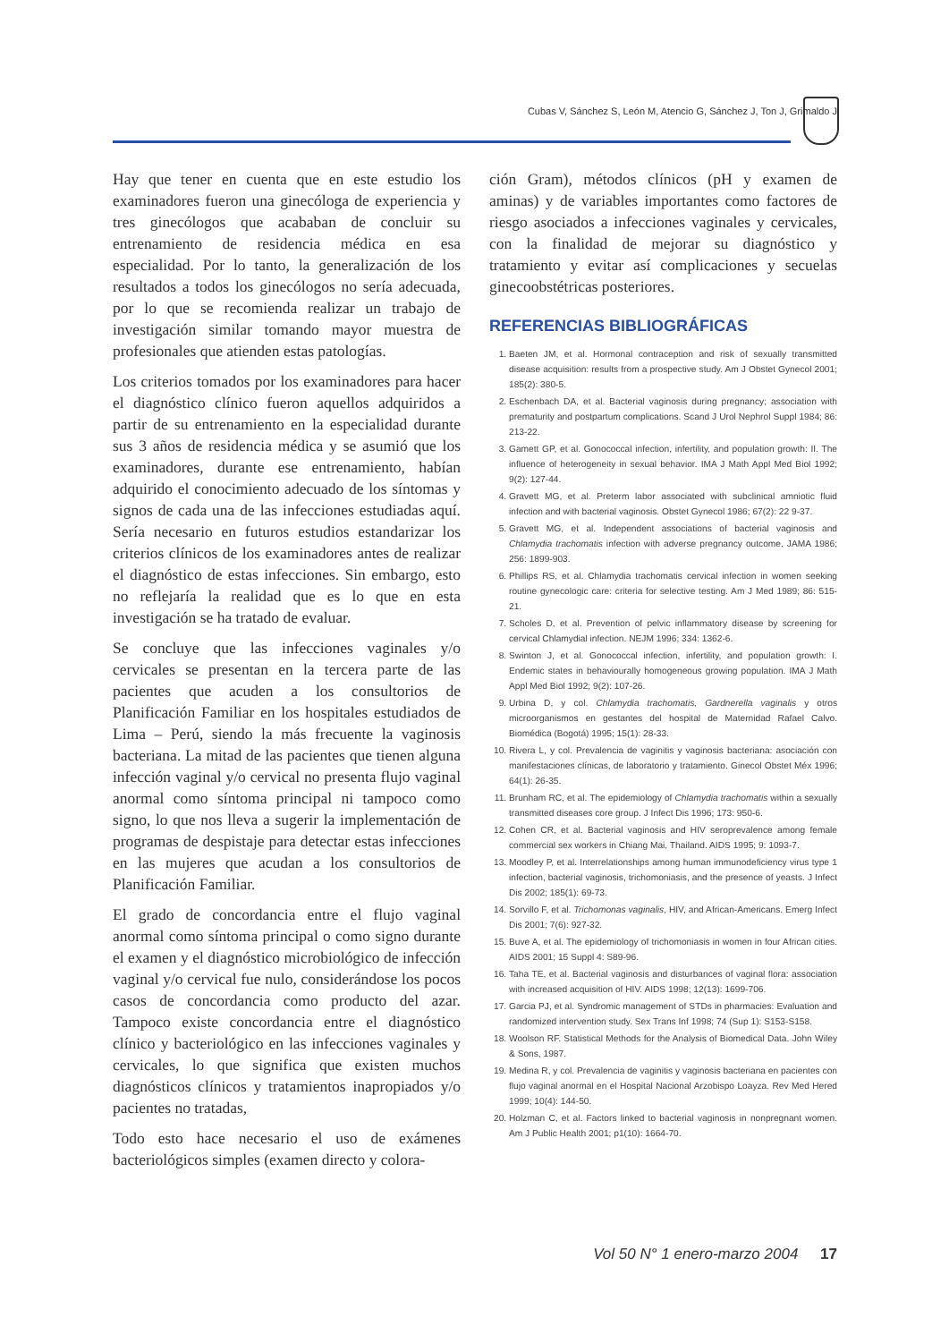Cubas V, Sánchez S, León M, Atencio G, Sánchez J, Ton J, Grimaldo J
Hay que tener en cuenta que en este estudio los examinadores fueron una ginecóloga de experiencia y tres ginecólogos que acababan de concluir su entrenamiento de residencia médica en esa especialidad. Por lo tanto, la generalización de los resultados a todos los ginecólogos no sería adecuada, por lo que se recomienda realizar un trabajo de investigación similar tomando mayor muestra de profesionales que atienden estas patologías.
Los criterios tomados por los examinadores para hacer el diagnóstico clínico fueron aquellos adquiridos a partir de su entrenamiento en la especialidad durante sus 3 años de residencia médica y se asumió que los examinadores, durante ese entrenamiento, habían adquirido el conocimiento adecuado de los síntomas y signos de cada una de las infecciones estudiadas aquí. Sería necesario en futuros estudios estandarizar los criterios clínicos de los examinadores antes de realizar el diagnóstico de estas infecciones. Sin embargo, esto no reflejaría la realidad que es lo que en esta investigación se ha tratado de evaluar.
Se concluye que las infecciones vaginales y/o cervicales se presentan en la tercera parte de las pacientes que acuden a los consultorios de Planificación Familiar en los hospitales estudiados de Lima – Perú, siendo la más frecuente la vaginosis bacteriana. La mitad de las pacientes que tienen alguna infección vaginal y/o cervical no presenta flujo vaginal anormal como síntoma principal ni tampoco como signo, lo que nos lleva a sugerir la implementación de programas de despistaje para detectar estas infecciones en las mujeres que acudan a los consultorios de Planificación Familiar.
El grado de concordancia entre el flujo vaginal anormal como síntoma principal o como signo durante el examen y el diagnóstico microbiológico de infección vaginal y/o cervical fue nulo, considerándose los pocos casos de concordancia como producto del azar. Tampoco existe concordancia entre el diagnóstico clínico y bacteriológico en las infecciones vaginales y cervicales, lo que significa que existen muchos diagnósticos clínicos y tratamientos inapropiados y/o pacientes no tratadas,
Todo esto hace necesario el uso de exámenes bacteriológicos simples (examen directo y colora-
ción Gram), métodos clínicos (pH y examen de aminas) y de variables importantes como factores de riesgo asociados a infecciones vaginales y cervicales, con la finalidad de mejorar su diagnóstico y tratamiento y evitar así complicaciones y secuelas ginecoobstétricas posteriores.
REFERENCIAS BIBLIOGRÁFICAS
1. Baeten JM, et al. Hormonal contraception and risk of sexually transmitted disease acquisition: results from a prospective study. Am J Obstet Gynecol 2001; 185(2): 380-5.
2. Eschenbach DA, et al. Bacterial vaginosis during pregnancy; association with prematurity and postpartum complications. Scand J Urol Nephrol Suppl 1984; 86: 213-22.
3. Gamett GP, et al. Gonococcal infection, infertility, and population growth: II. The influence of heterogeneity in sexual behavior. IMA J Math Appl Med Biol 1992; 9(2): 127-44.
4. Gravett MG, et al. Preterm labor associated with subclinical amniotic fluid infection and with bacterial vaginosis. Obstet Gynecol 1986; 67(2): 22 9-37.
5. Gravett MG, et al. Independent associations of bacterial vaginosis and Chlamydia trachomatis infection with adverse pregnancy outcome. JAMA 1986; 256: 1899-903.
6. Phillips RS, et al. Chlamydia trachomatis cervical infection in women seeking routine gynecologic care: criteria for selective testing. Am J Med 1989; 86: 515-21.
7. Scholes D, et al. Prevention of pelvic inflammatory disease by screening for cervical Chlamydial infection. NEJM 1996; 334: 1362-6.
8. Swinton J, et al. Gonococcal infection, infertility, and population growth: I. Endemic states in behaviourally homogeneous growing population. IMA J Math Appl Med Biol 1992; 9(2): 107-26.
9. Urbina D, y col. Chlamydia trachomatis, Gardnerella vaginalis y otros microorganismos en gestantes del hospital de Maternidad Rafael Calvo. Biomédica (Bogotá) 1995; 15(1): 28-33.
10. Rivera L, y col. Prevalencia de vaginitis y vaginosis bacteriana: asociación con manifestaciones clínicas, de laboratorio y tratamiento. Ginecol Obstet Méx 1996; 64(1): 26-35.
11. Brunham RC, et al. The epidemiology of Chlamydia trachomatis within a sexually transmitted diseases core group. J Infect Dis 1996; 173: 950-6.
12. Cohen CR, et al. Bacterial vaginosis and HIV seroprevalence among female commercial sex workers in Chiang Mai, Thailand. AIDS 1995; 9: 1093-7.
13. Moodley P, et al. Interrelationships among human immunodeficiency virus type 1 infection, bacterial vaginosis, trichomoniasis, and the presence of yeasts. J Infect Dis 2002; 185(1): 69-73.
14. Sorvillo F, et al. Trichomonas vaginalis, HIV, and African-Americans. Emerg Infect Dis 2001; 7(6): 927-32.
15. Buve A, et al. The epidemiology of trichomoniasis in women in four African cities. AIDS 2001; 15 Suppl 4: S89-96.
16. Taha TE, et al. Bacterial vaginosis and disturbances of vaginal flora: association with increased acquisition of HIV. AIDS 1998; 12(13): 1699-706.
17. Garcia PJ, et al. Syndromic management of STDs in pharmacies: Evaluation and randomized intervention study. Sex Trans Inf 1998; 74 (Sup 1): S153-S158.
18. Woolson RF. Statistical Methods for the Analysis of Biomedical Data. John Wiley & Sons, 1987.
19. Medina R, y col. Prevalencia de vaginitis y vaginosis bacteriana en pacientes con flujo vaginal anormal en el Hospital Nacional Arzobispo Loayza. Rev Med Hered 1999; 10(4): 144-50.
20. Holzman C, et al. Factors linked to bacterial vaginosis in nonpregnant women. Am J Public Health 2001; p1(10): 1664-70.
Vol 50 N° 1 enero-marzo 2004 17